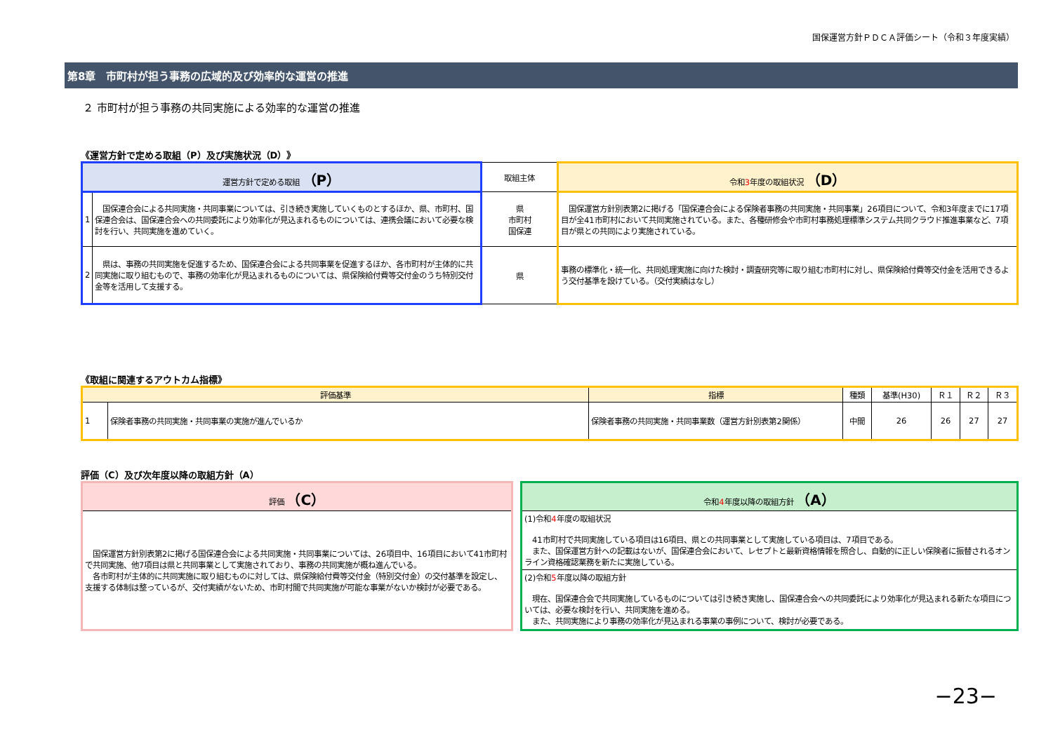国保運営方針ＰＤＣＡ評価シート（令和３年度実績）
第8章　市町村が担う事務の広域的及び効率的な運営の推進
２ 市町村が担う事務の共同実施による効率的な運営の推進
《運営方針で定める取組（P）及び実施状況（D）》
| 運営方針で定める取組 （P） | | 取組主体 | 令和 3 年度の取組状況 （D） |
| --- | --- | --- | --- |
| 1 | 国保連合会による共同実施・共同事業については、引き続き実施していくものとするほか、県、市町村、国保連合会は、国保連合会への共同委託により効率化が見込まれるものについては、連携会議において必要な検討を行い、共同実施を進めていく。 | 県 市町村 国保連 | 国保運営方針別表第2に掲げる「国保連合会による保険者事務の共同実施・共同事業」26項目について、令和3年度までに17項目が全41市町村において共同実施されている。また、各種研修会や市町村事務処理標準システム共同クラウド推進事業など、7項目が県との共同により実施されている。 |
| 2 | 県は、事務の共同実施を促進するため、国保連合会による共同事業を促進するほか、各市町村が主体的に共同実施に取り組むもので、事務の効率化が見込まれるものについては、県保険給付費等交付金のうち特別交付金等を活用して支援する。 | 県 | 事務の標準化・統一化、共同処理実施に向けた検討・調査研究等に取り組む市町村に対し、県保険給付費等交付金を活用できるよう交付基準を設けている。（交付実績はなし） |
《取組に関連するアウトカム指標》
| 評価基準 | | 指標 | 種類 | 基準(H30) | Ｒ１ | Ｒ２ | Ｒ３ |
| --- | --- | --- | --- | --- | --- | --- | --- |
| 1 | 保険者事務の共同実施・共同事業の実施が進んでいるか | 保険者事務の共同実施・共同事業数（運営方針別表第2関係） | 中間 | 26 | 26 | 27 | 27 |
評価（C）及び次年度以降の取組方針（A）
| 評価 （C） |
| --- |
| 国保運営方針別表第2に掲げる国保連合会による共同実施・共同事業については、26項目中、16項目において41市町村で共同実施、他7項目は県と共同事業として実施されており、事務の共同実施が概ね進んでいる。 各市町村が主体的に共同実施に取り組むものに対しては、県保険給付費等交付金（特別交付金）の交付基準を設定し、支援する体制は整っているが、交付実績がないため、市町村間で共同実施が可能な事業がないか検討が必要である。 |
| 令和 4 年度以降の取組方針 （A） |
| --- |
| (1)令和 4 年度の取組状況 41市町村で共同実施している項目は16項目、県との共同事業として実施している項目は、7項目である。 また、国保運営方針への記載はないが、国保連合会において、レセプトと最新資格情報を照合し、自動的に正しい保険者に振替されるオンライン資格確認業務を新たに実施している。 |
| (2)令和 5 年度以降の取組方針 現在、国保連合会で共同実施しているものについては引き続き実施し、国保連合会への共同委託により効率化が見込まれる新たな項目については、必要な検討を行い、共同実施を進める。 また、共同実施により事務の効率化が見込まれる事業の事例について、検討が必要である。 |
−23−